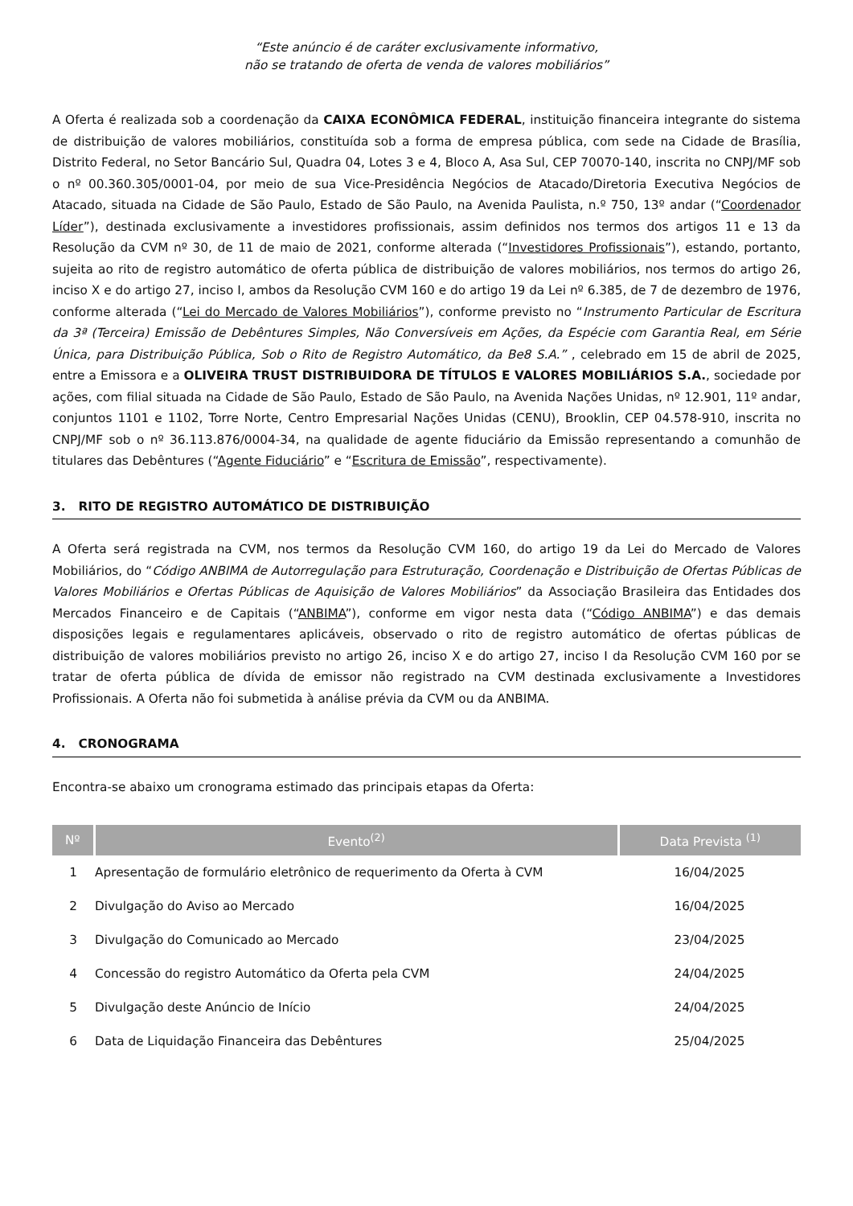“Este anúncio é de caráter exclusivamente informativo,
não se tratando de oferta de venda de valores mobiliários”
A Oferta é realizada sob a coordenação da CAIXA ECONÔMICA FEDERAL, instituição financeira integrante do sistema de distribuição de valores mobiliários, constituída sob a forma de empresa pública, com sede na Cidade de Brasília, Distrito Federal, no Setor Bancário Sul, Quadra 04, Lotes 3 e 4, Bloco A, Asa Sul, CEP 70070-140, inscrita no CNPJ/MF sob o nº 00.360.305/0001-04, por meio de sua Vice-Presidência Negócios de Atacado/Diretoria Executiva Negócios de Atacado, situada na Cidade de São Paulo, Estado de São Paulo, na Avenida Paulista, n.º 750, 13º andar (“Coordenador Líder”), destinada exclusivamente a investidores profissionais, assim definidos nos termos dos artigos 11 e 13 da Resolução da CVM nº 30, de 11 de maio de 2021, conforme alterada (“Investidores Profissionais”), estando, portanto, sujeita ao rito de registro automático de oferta pública de distribuição de valores mobiliários, nos termos do artigo 26, inciso X e do artigo 27, inciso I, ambos da Resolução CVM 160 e do artigo 19 da Lei nº 6.385, de 7 de dezembro de 1976, conforme alterada (“Lei do Mercado de Valores Mobiliários”), conforme previsto no “Instrumento Particular de Escritura da 3ª (Terceira) Emissão de Debêntures Simples, Não Conversíveis em Ações, da Espécie com Garantia Real, em Série Única, para Distribuição Pública, Sob o Rito de Registro Automático, da Be8 S.A.” , celebrado em 15 de abril de 2025, entre a Emissora e a OLIVEIRA TRUST DISTRIBUIDORA DE TÍTULOS E VALORES MOBILIÁRIOS S.A., sociedade por ações, com filial situada na Cidade de São Paulo, Estado de São Paulo, na Avenida Nações Unidas, nº 12.901, 11º andar, conjuntos 1101 e 1102, Torre Norte, Centro Empresarial Nações Unidas (CENU), Brooklin, CEP 04.578-910, inscrita no CNPJ/MF sob o nº 36.113.876/0004-34, na qualidade de agente fiduciário da Emissão representando a comunhão de titulares das Debêntures (“Agente Fiduciário” e “Escritura de Emissão”, respectivamente).
3. RITO DE REGISTRO AUTOMÁTICO DE DISTRIBUIÇÃO
A Oferta será registrada na CVM, nos termos da Resolução CVM 160, do artigo 19 da Lei do Mercado de Valores Mobiliários, do “Código ANBIMA de Autorregulação para Estruturação, Coordenação e Distribuição de Ofertas Públicas de Valores Mobiliários e Ofertas Públicas de Aquisição de Valores Mobiliários” da Associação Brasileira das Entidades dos Mercados Financeiro e de Capitais (“ANBIMA”), conforme em vigor nesta data (“Código ANBIMA”) e das demais disposições legais e regulamentares aplicáveis, observado o rito de registro automático de ofertas públicas de distribuição de valores mobiliários previsto no artigo 26, inciso X e do artigo 27, inciso I da Resolução CVM 160 por se tratar de oferta pública de dívida de emissor não registrado na CVM destinada exclusivamente a Investidores Profissionais. A Oferta não foi submetida à análise prévia da CVM ou da ANBIMA.
4. CRONOGRAMA
Encontra-se abaixo um cronograma estimado das principais etapas da Oferta:
| Nº | Evento<sup>(2)</sup> | Data Prevista <sup>(1)</sup> |
| --- | --- | --- |
| 1 | Apresentação de formulário eletrônico de requerimento da Oferta à CVM | 16/04/2025 |
| 2 | Divulgação do Aviso ao Mercado | 16/04/2025 |
| 3 | Divulgação do Comunicado ao Mercado | 23/04/2025 |
| 4 | Concessão do registro Automático da Oferta pela CVM | 24/04/2025 |
| 5 | Divulgação deste Anúncio de Início | 24/04/2025 |
| 6 | Data de Liquidação Financeira das Debêntures | 25/04/2025 |